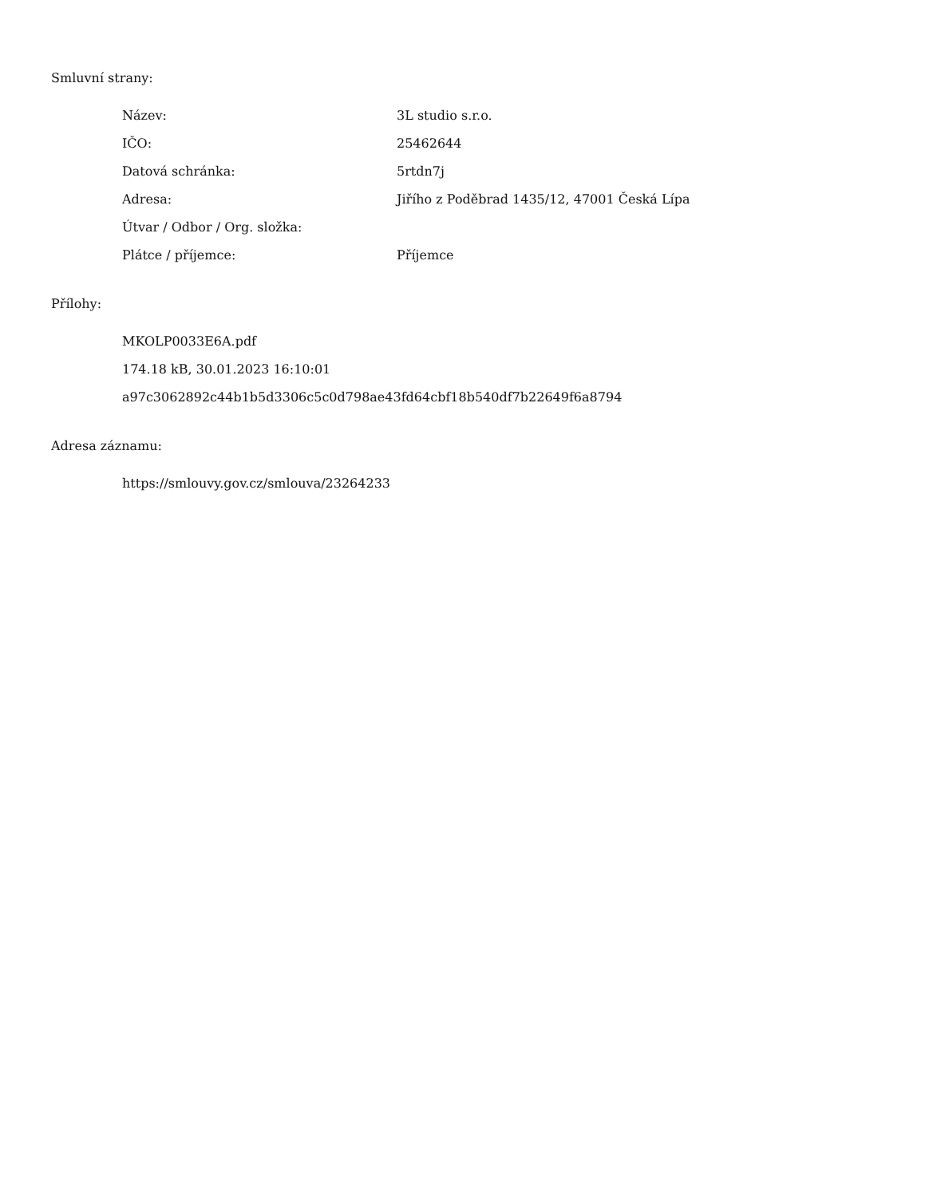Smluvní strany:
| Název: | 3L studio s.r.o. |
| IČO: | 25462644 |
| Datová schránka: | 5rtdn7j |
| Adresa: | Jiřího z Poděbrad 1435/12, 47001 Česká Lípa |
| Útvar / Odbor / Org. složka: | |
| Plátce / příjemce: | Příjemce |
Přílohy:
MKOLP0033E6A.pdf
174.18 kB, 30.01.2023 16:10:01
a97c3062892c44b1b5d3306c5c0d798ae43fd64cbf18b540df7b22649f6a8794
Adresa záznamu:
https://smlouvy.gov.cz/smlouva/23264233